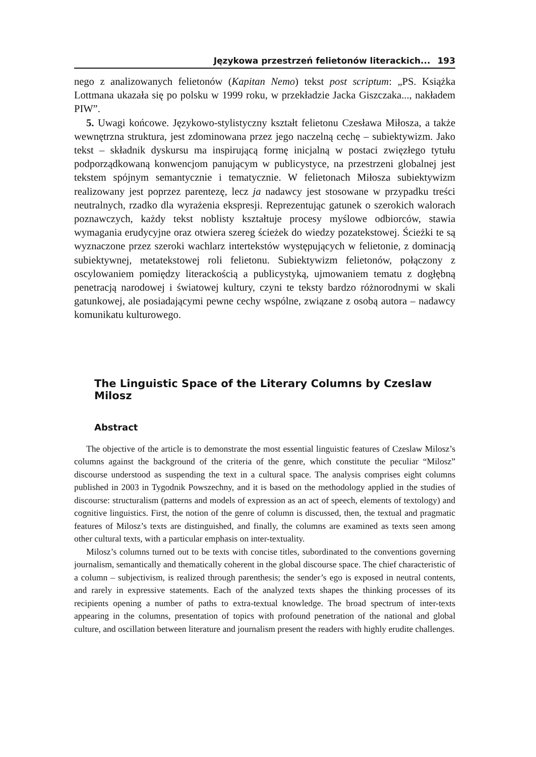Językowa przestrzeń felietonów literackich... 193
nego z analizowanych felietonów (Kapitan Nemo) tekst post scriptum: „PS. Książka Lottmana ukazała się po polsku w 1999 roku, w przekładzie Jacka Giszczaka..., nakładem PIW”.
5. Uwagi końcowe. Językowo-stylistyczny kształt felietonu Czesława Miłosza, a także wewnętrzna struktura, jest zdominowana przez jego naczelną cechę – subiektywizm. Jako tekst – składnik dyskursu ma inspirującą formę inicjalną w postaci zwięzłego tytułu podporządkowaną konwencjom panującym w publicystyce, na przestrzeni globalnej jest tekstem spójnym semantycznie i tematycznie. W felietonach Miłosza subiektywizm realizowany jest poprzez parentezę, lecz ja nadawcy jest stosowane w przypadku treści neutralnych, rzadko dla wyrażenia ekspresji. Reprezentując gatunek o szerokich walorach poznawczych, każdy tekst noblisty kształtuje procesy myślowe odbiorców, stawia wymagania erudycyjne oraz otwiera szereg ścieżek do wiedzy pozatekstowej. Ścieżki te są wyznaczone przez szeroki wachlarz intertekstów występujących w felietonie, z dominacją subiektywnej, metatekstowej roli felietonu. Subiektywizm felietonów, połączony z oscylowaniem pomiędzy literackością a publicystyką, ujmowaniem tematu z dogłębną penetracją narodowej i światowej kultury, czyni te teksty bardzo różnorodnymi w skali gatunkowej, ale posiadającymi pewne cechy wspólne, związane z osobą autora – nadawcy komunikatu kulturowego.
The Linguistic Space of the Literary Columns by Czeslaw Milosz
Abstract
The objective of the article is to demonstrate the most essential linguistic features of Czeslaw Milosz’s columns against the background of the criteria of the genre, which constitute the peculiar “Milosz” discourse understood as suspending the text in a cultural space. The analysis comprises eight columns published in 2003 in Tygodnik Powszechny, and it is based on the methodology applied in the studies of discourse: structuralism (patterns and models of expression as an act of speech, elements of textology) and cognitive linguistics. First, the notion of the genre of column is discussed, then, the textual and pragmatic features of Milosz’s texts are distinguished, and finally, the columns are examined as texts seen among other cultural texts, with a particular emphasis on inter-textuality.
Milosz’s columns turned out to be texts with concise titles, subordinated to the conventions governing journalism, semantically and thematically coherent in the global discourse space. The chief characteristic of a column – subjectivism, is realized through parenthesis; the sender’s ego is exposed in neutral contents, and rarely in expressive statements. Each of the analyzed texts shapes the thinking processes of its recipients opening a number of paths to extra-textual knowledge. The broad spectrum of inter-texts appearing in the columns, presentation of topics with profound penetration of the national and global culture, and oscillation between literature and journalism present the readers with highly erudite challenges.